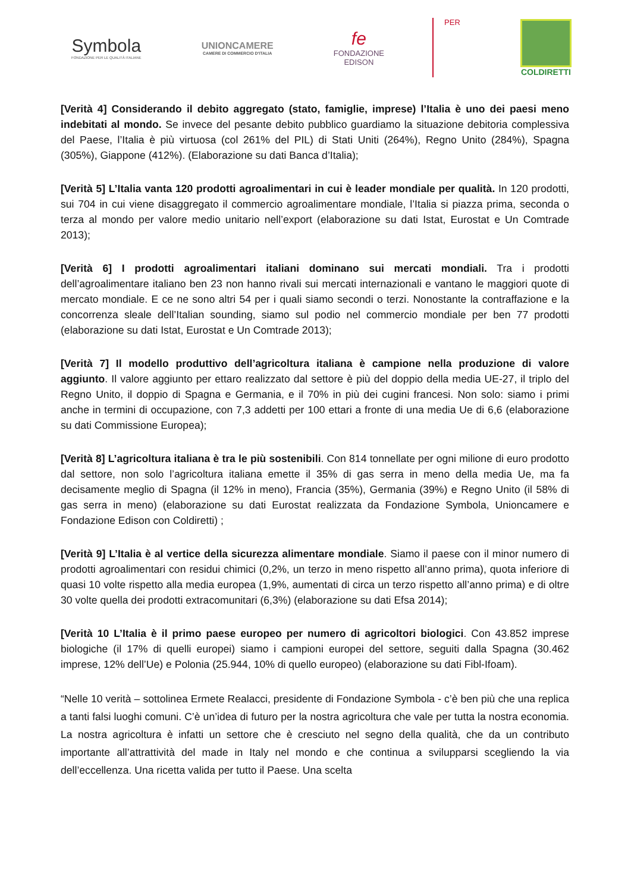Symbola
FONDAZIONE PER LE QUALITÀ ITALIANE
UNIONCAMERE
CAMERE DI COMMERCIO D'ITALIA
fe
FONDAZIONE
EDISON
PER
COLDIRETTI
[Verità 4] Considerando il debito aggregato (stato, famiglie, imprese) l’Italia è uno dei paesi meno indebitati al mondo. Se invece del pesante debito pubblico guardiamo la situazione debitoria complessiva del Paese, l’Italia è più virtuosa (col 261% del PIL) di Stati Uniti (264%), Regno Unito (284%), Spagna (305%), Giappone (412%). (Elaborazione su dati Banca d’Italia);
[Verità 5] L’Italia vanta 120 prodotti agroalimentari in cui è leader mondiale per qualità. In 120 prodotti, sui 704 in cui viene disaggregato il commercio agroalimentare mondiale, l’Italia si piazza prima, seconda o terza al mondo per valore medio unitario nell’export (elaborazione su dati Istat, Eurostat e Un Comtrade 2013);
[Verità 6] I prodotti agroalimentari italiani dominano sui mercati mondiali. Tra i prodotti dell’agroalimentare italiano ben 23 non hanno rivali sui mercati internazionali e vantano le maggiori quote di mercato mondiale. E ce ne sono altri 54 per i quali siamo secondi o terzi. Nonostante la contraffazione e la concorrenza sleale dell’Italian sounding, siamo sul podio nel commercio mondiale per ben 77 prodotti (elaborazione su dati Istat, Eurostat e Un Comtrade 2013);
[Verità 7] Il modello produttivo dell’agricoltura italiana è campione nella produzione di valore aggiunto. Il valore aggiunto per ettaro realizzato dal settore è più del doppio della media UE-27, il triplo del Regno Unito, il doppio di Spagna e Germania, e il 70% in più dei cugini francesi. Non solo: siamo i primi anche in termini di occupazione, con 7,3 addetti per 100 ettari a fronte di una media Ue di 6,6 (elaborazione su dati Commissione Europea);
[Verità 8] L’agricoltura italiana è tra le più sostenibili. Con 814 tonnellate per ogni milione di euro prodotto dal settore, non solo l’agricoltura italiana emette il 35% di gas serra in meno della media Ue, ma fa decisamente meglio di Spagna (il 12% in meno), Francia (35%), Germania (39%) e Regno Unito (il 58% di gas serra in meno) (elaborazione su dati Eurostat realizzata da Fondazione Symbola, Unioncamere e Fondazione Edison con Coldiretti) ;
[Verità 9] L’Italia è al vertice della sicurezza alimentare mondiale. Siamo il paese con il minor numero di prodotti agroalimentari con residui chimici (0,2%, un terzo in meno rispetto all’anno prima), quota inferiore di quasi 10 volte rispetto alla media europea (1,9%, aumentati di circa un terzo rispetto all’anno prima) e di oltre 30 volte quella dei prodotti extracomunitari (6,3%) (elaborazione su dati Efsa 2014);
[Verità 10 L’Italia è il primo paese europeo per numero di agricoltori biologici. Con 43.852 imprese biologiche (il 17% di quelli europei) siamo i campioni europei del settore, seguiti dalla Spagna (30.462 imprese, 12% dell’Ue) e Polonia (25.944, 10% di quello europeo) (elaborazione su dati Fibl-Ifoam).
“Nelle 10 verità – sottolinea Ermete Realacci, presidente di Fondazione Symbola - c’è ben più che una replica a tanti falsi luoghi comuni. C’è un’idea di futuro per la nostra agricoltura che vale per tutta la nostra economia. La nostra agricoltura è infatti un settore che è cresciuto nel segno della qualità, che da un contributo importante all’attrattività del made in Italy nel mondo e che continua a svilupparsi scegliendo la via dell’eccellenza. Una ricetta valida per tutto il Paese. Una scelta